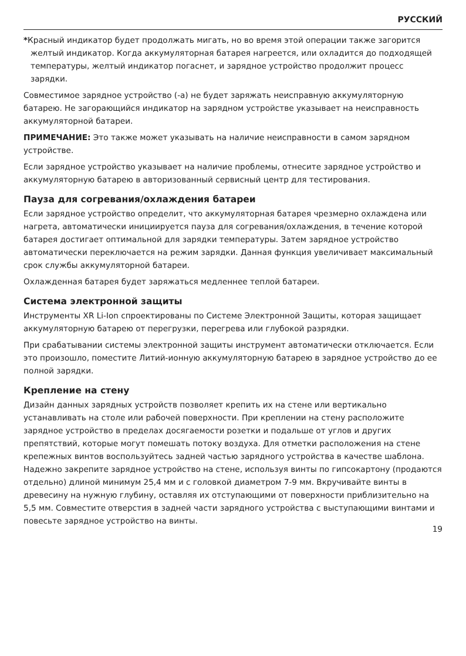РУССКИЙ
*Красный индикатор будет продолжать мигать, но во время этой операции также загорится желтый индикатор. Когда аккумуляторная батарея нагреется, или охладится до подходящей температуры, желтый индикатор погаснет, и зарядное устройство продолжит процесс зарядки.
Совместимое зарядное устройство (-а) не будет заряжать неисправную аккумуляторную батарею. Не загорающийся индикатор на зарядном устройстве указывает на неисправность аккумуляторной батареи.
ПРИМЕЧАНИЕ: Это также может указывать на наличие неисправности в самом зарядном устройстве.
Если зарядное устройство указывает на наличие проблемы, отнесите зарядное устройство и аккумуляторную батарею в авторизованный сервисный центр для тестирования.
Пауза для согревания/охлаждения батареи
Если зарядное устройство определит, что аккумуляторная батарея чрезмерно охлаждена или нагрета, автоматически инициируется пауза для согревания/охлаждения, в течение которой батарея достигает оптимальной для зарядки температуры. Затем зарядное устройство автоматически переключается на режим зарядки. Данная функция увеличивает максимальный срок службы аккумуляторной батареи.
Охлажденная батарея будет заряжаться медленнее теплой батареи.
Система электронной защиты
Инструменты XR Li-Ion спроектированы по Системе Электронной Защиты, которая защищает аккумуляторную батарею от перегрузки, перегрева или глубокой разрядки.
При срабатывании системы электронной защиты инструмент автоматически отключается. Если это произошло, поместите Литий-ионную аккумуляторную батарею в зарядное устройство до ее полной зарядки.
Крепление на стену
Дизайн данных зарядных устройств позволяет крепить их на стене или вертикально устанавливать на столе или рабочей поверхности. При креплении на стену расположите зарядное устройство в пределах досягаемости розетки и подальше от углов и других препятствий, которые могут помешать потоку воздуха. Для отметки расположения на стене крепежных винтов воспользуйтесь задней частью зарядного устройства в качестве шаблона. Надежно закрепите зарядное устройство на стене, используя винты по гипсокартону (продаются отдельно) длиной минимум 25,4 мм и с головкой диаметром 7-9 мм. Вкручивайте винты в древесину на нужную глубину, оставляя их отступающими от поверхности приблизительно на 5,5 мм. Совместите отверстия в задней части зарядного устройства с выступающими винтами и повесьте зарядное устройство на винты.
19